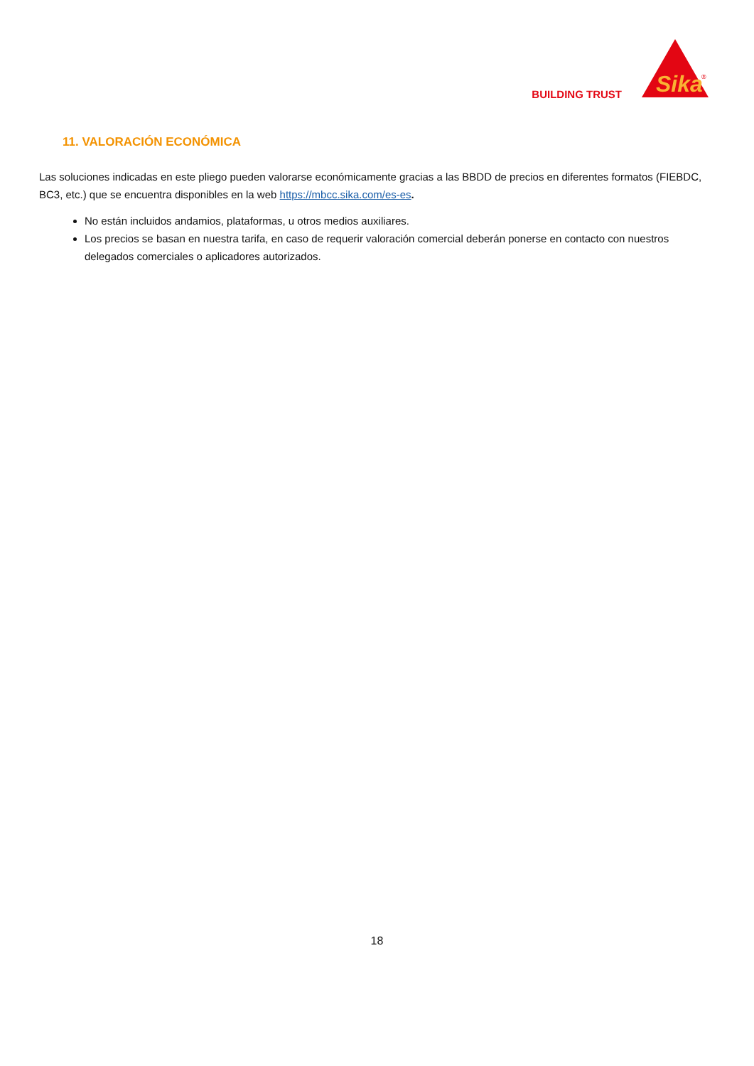BUILDING TRUST
Sika
®
11. VALORACIÓN ECONÓMICA
Las soluciones indicadas en este pliego pueden valorarse económicamente gracias a las BBDD de precios en diferentes formatos (FIEBDC, BC3, etc.) que se encuentra disponibles en la web https://mbcc.sika.com/es-es.
No están incluidos andamios, plataformas, u otros medios auxiliares.
Los precios se basan en nuestra tarifa, en caso de requerir valoración comercial deberán ponerse en contacto con nuestros delegados comerciales o aplicadores autorizados.
18